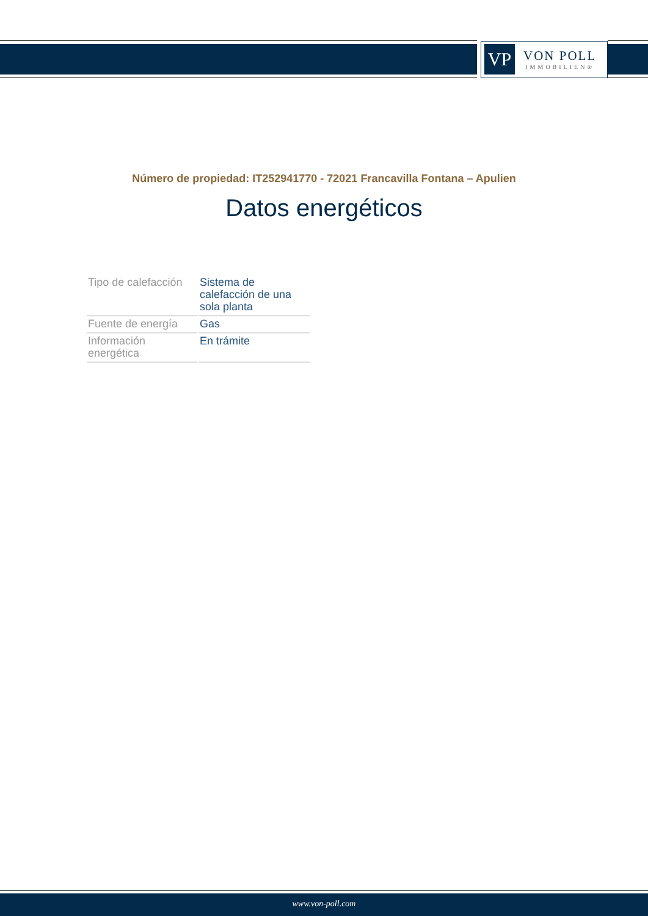VP
VON POLL
IMMOBILIEN®
Número de propiedad: IT252941770 - 72021 Francavilla Fontana – Apulien
Datos energéticos
| Tipo de calefacción | Sistema de calefacción de una sola planta |
| Fuente de energía | Gas |
| Información energética | En trámite |
www.von-poll.com